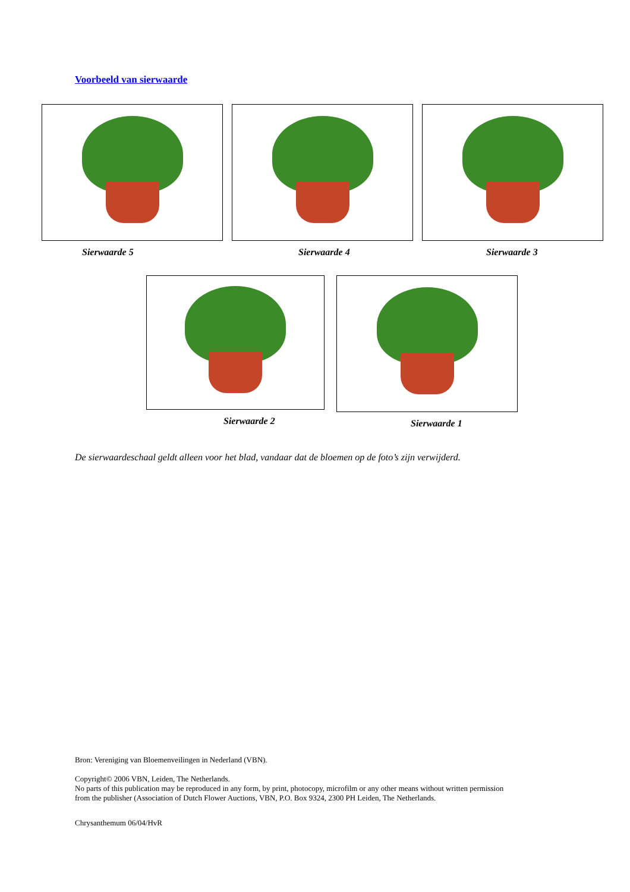Voorbeeld van sierwaarde
Sierwaarde 5 Sierwaarde 4 Sierwaarde 3
Sierwaarde 2 Sierwaarde 1
De sierwaardeschaal geldt alleen voor het blad, vandaar dat de bloemen op de foto’s zijn verwijderd.
Bron: Vereniging van Bloemenveilingen in Nederland (VBN).
Copyright© 2006 VBN, Leiden, The Netherlands.
No parts of this publication may be reproduced in any form, by print, photocopy, microfilm or any other means without written permission
from the publisher (Association of Dutch Flower Auctions, VBN, P.O. Box 9324, 2300 PH Leiden, The Netherlands.
Chrysanthemum 06/04/HvR